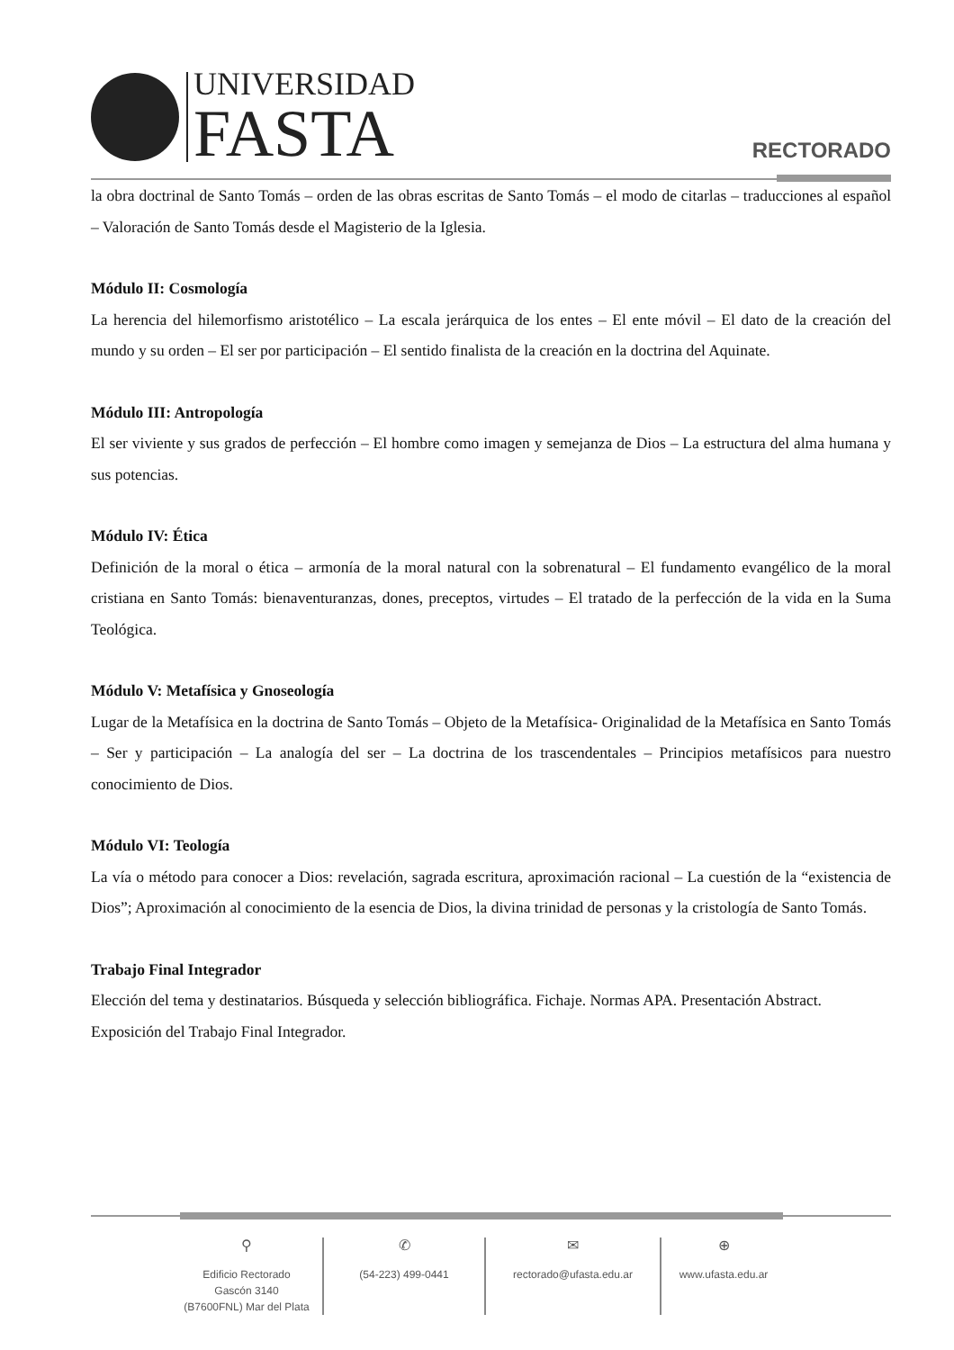UNIVERSIDAD
FASTA
RECTORADO
la obra doctrinal de Santo Tomás – orden de las obras escritas de Santo Tomás – el modo de citarlas – traducciones al español – Valoración de Santo Tomás desde el Magisterio de la Iglesia.
Módulo II: Cosmología
La herencia del hilemorfismo aristotélico – La escala jerárquica de los entes – El ente móvil – El dato de la creación del mundo y su orden – El ser por participación – El sentido finalista de la creación en la doctrina del Aquinate.
Módulo III: Antropología
El ser viviente y sus grados de perfección – El hombre como imagen y semejanza de Dios – La estructura del alma humana y sus potencias.
Módulo IV: Ética
Definición de la moral o ética – armonía de la moral natural con la sobrenatural – El fundamento evangélico de la moral cristiana en Santo Tomás: bienaventuranzas, dones, preceptos, virtudes – El tratado de la perfección de la vida en la Suma Teológica.
Módulo V: Metafísica y Gnoseología
Lugar de la Metafísica en la doctrina de Santo Tomás – Objeto de la Metafísica- Originalidad de la Metafísica en Santo Tomás – Ser y participación – La analogía del ser – La doctrina de los trascendentales – Principios metafísicos para nuestro conocimiento de Dios.
Módulo VI: Teología
La vía o método para conocer a Dios: revelación, sagrada escritura, aproximación racional – La cuestión de la “existencia de Dios”; Aproximación al conocimiento de la esencia de Dios, la divina trinidad de personas y la cristología de Santo Tomás.
Trabajo Final Integrador
Elección del tema y destinatarios. Búsqueda y selección bibliográfica. Fichaje. Normas APA. Presentación Abstract. Exposición del Trabajo Final Integrador.
⚲
Edificio Rectorado
Gascón 3140
(B7600FNL) Mar del Plata
✆
(54-223) 499-0441
✉
rectorado@ufasta.edu.ar
⊕
www.ufasta.edu.ar